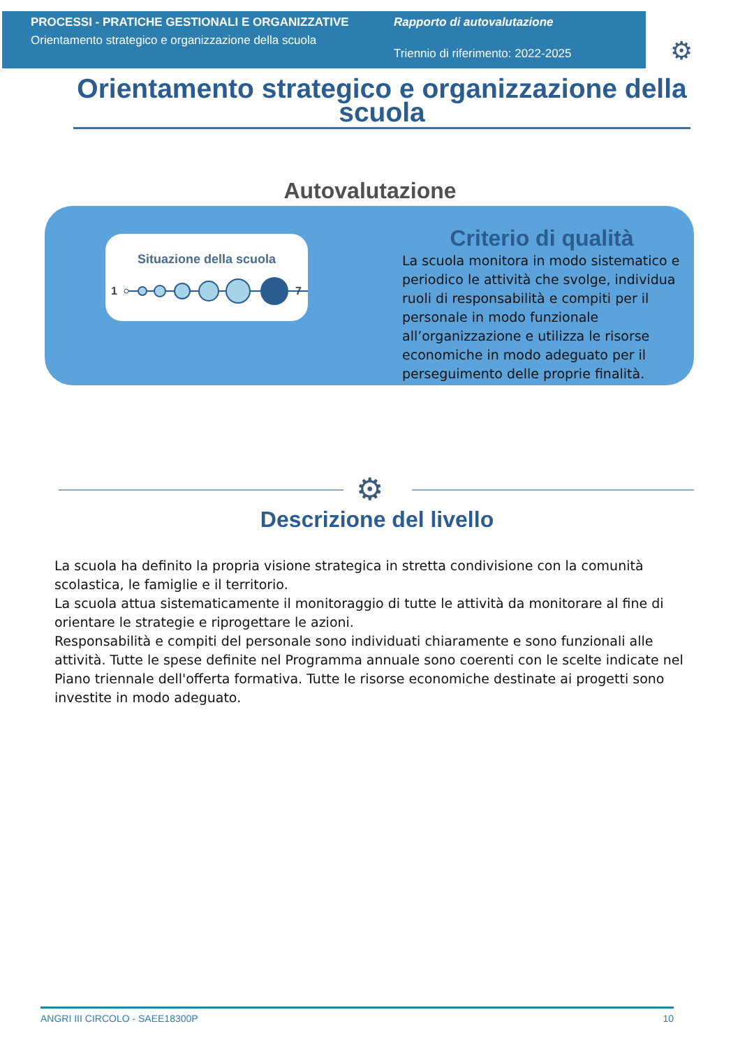PROCESSI - PRATICHE GESTIONALI E ORGANIZZATIVE
Orientamento strategico e organizzazione della scuola
Rapporto di autovalutazione
Triennio di riferimento: 2022-2025
⚙
Orientamento strategico e organizzazione della scuola
Autovalutazione
Situazione della scuola
1
7
Criterio di qualità
La scuola monitora in modo sistematico e periodico le attività che svolge, individua ruoli di responsabilità e compiti per il personale in modo funzionale all’organizzazione e utilizza le risorse economiche in modo adeguato per il perseguimento delle proprie finalità.
⚙
Descrizione del livello
La scuola ha definito la propria visione strategica in stretta condivisione con la comunità scolastica, le famiglie e il territorio.
La scuola attua sistematicamente il monitoraggio di tutte le attività da monitorare al fine di orientare le strategie e riprogettare le azioni.
Responsabilità e compiti del personale sono individuati chiaramente e sono funzionali alle attività. Tutte le spese definite nel Programma annuale sono coerenti con le scelte indicate nel Piano triennale dell'offerta formativa. Tutte le risorse economiche destinate ai progetti sono investite in modo adeguato.
ANGRI III CIRCOLO - SAEE18300P 10